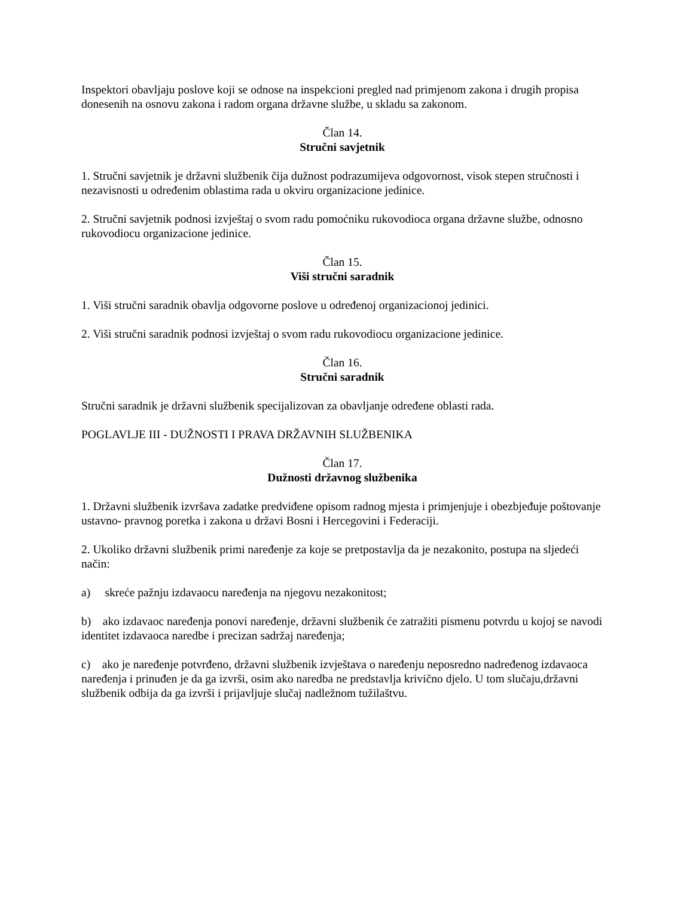Inspektori obavljaju poslove koji se odnose na inspekcioni pregled nad primjenom zakona i drugih propisa donesenih na osnovu zakona i radom organa državne službe, u skladu sa zakonom.
Član 14.
Stručni savjetnik
1. Stručni savjetnik je državni službenik čija dužnost podrazumijeva odgovornost, visok stepen stručnosti i nezavisnosti u određenim oblastima rada u okviru organizacione jedinice.
2. Stručni savjetnik podnosi izvještaj o svom radu pomoćniku rukovodioca organa državne službe, odnosno rukovodiocu organizacione jedinice.
Član 15.
Viši stručni saradnik
1. Viši stručni saradnik obavlja odgovorne poslove u određenoj organizacionoj jedinici.
2. Viši stručni saradnik podnosi izvještaj o svom radu rukovodiocu organizacione jedinice.
Član 16.
Stručni saradnik
Stručni saradnik je državni službenik specijalizovan za obavljanje određene oblasti rada.
POGLAVLJE III - DUŽNOSTI I PRAVA DRŽAVNIH SLUŽBENIKA
Član 17.
Dužnosti državnog službenika
1. Državni službenik izvršava zadatke predviđene opisom radnog mjesta i primjenjuje i obezbjeđuje poštovanje ustavno- pravnog poretka i zakona u državi Bosni i Hercegovini i Federaciji.
2. Ukoliko državni službenik primi naređenje za koje se pretpostavlja da je nezakonito, postupa na sljedeći način:
a) skreće pažnju izdavaocu naređenja na njegovu nezakonitost;
b) ako izdavaoc naređenja ponovi naređenje, državni službenik će zatražiti pismenu potvrdu u kojoj se navodi identitet izdavaoca naredbe i precizan sadržaj naređenja;
c) ako je naređenje potvrđeno, državni službenik izvještava o naređenju neposredno nadređenog izdavaoca naređenja i prinuđen je da ga izvrši, osim ako naredba ne predstavlja krivično djelo. U tom slučaju,državni službenik odbija da ga izvrši i prijavljuje slučaj nadležnom tužilaštvu.